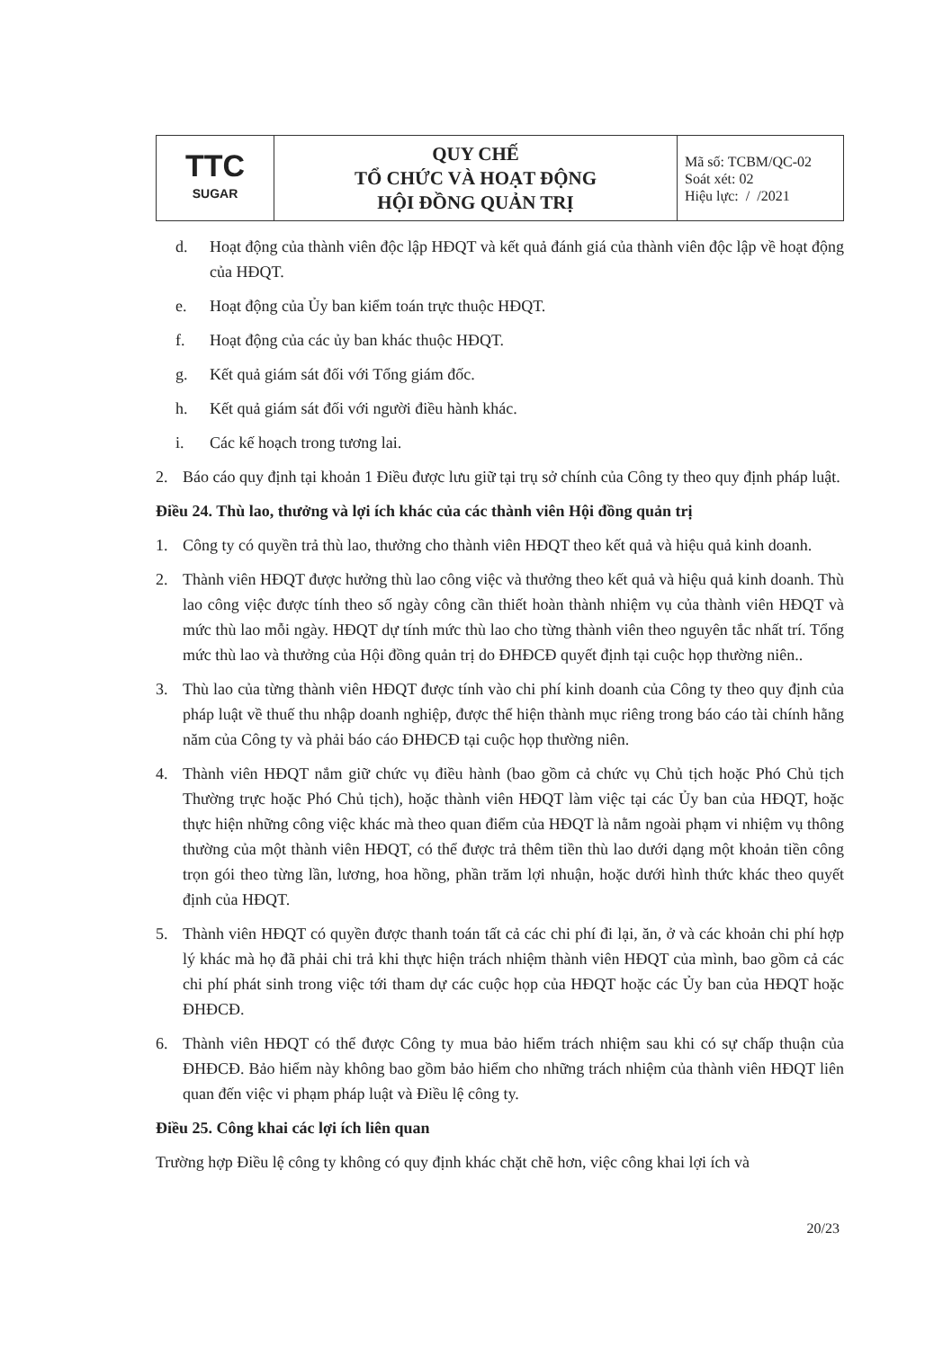| TTC SUGAR | QUY CHẾ TỔ CHỨC VÀ HOẠT ĐỘNG HỘI ĐỒNG QUẢN TRỊ | Mã số: TCBM/QC-02 Soát xét: 02 Hiệu lực: / /2021 |
d. Hoạt động của thành viên độc lập HĐQT và kết quả đánh giá của thành viên độc lập về hoạt động của HĐQT.
e. Hoạt động của Ủy ban kiểm toán trực thuộc HĐQT.
f. Hoạt động của các ủy ban khác thuộc HĐQT.
g. Kết quả giám sát đối với Tổng giám đốc.
h. Kết quả giám sát đối với người điều hành khác.
i. Các kế hoạch trong tương lai.
2. Báo cáo quy định tại khoản 1 Điều được lưu giữ tại trụ sở chính của Công ty theo quy định pháp luật.
Điều 24. Thù lao, thưởng và lợi ích khác của các thành viên Hội đồng quản trị
1. Công ty có quyền trả thù lao, thưởng cho thành viên HĐQT theo kết quả và hiệu quả kinh doanh.
2. Thành viên HĐQT được hưởng thù lao công việc và thưởng theo kết quả và hiệu quả kinh doanh. Thù lao công việc được tính theo số ngày công cần thiết hoàn thành nhiệm vụ của thành viên HĐQT và mức thù lao mỗi ngày. HĐQT dự tính mức thù lao cho từng thành viên theo nguyên tắc nhất trí. Tổng mức thù lao và thưởng của Hội đồng quản trị do ĐHĐCĐ quyết định tại cuộc họp thường niên..
3. Thù lao của từng thành viên HĐQT được tính vào chi phí kinh doanh của Công ty theo quy định của pháp luật về thuế thu nhập doanh nghiệp, được thể hiện thành mục riêng trong báo cáo tài chính hằng năm của Công ty và phải báo cáo ĐHĐCĐ tại cuộc họp thường niên.
4. Thành viên HĐQT nắm giữ chức vụ điều hành (bao gồm cả chức vụ Chủ tịch hoặc Phó Chủ tịch Thường trực hoặc Phó Chủ tịch), hoặc thành viên HĐQT làm việc tại các Ủy ban của HĐQT, hoặc thực hiện những công việc khác mà theo quan điểm của HĐQT là nằm ngoài phạm vi nhiệm vụ thông thường của một thành viên HĐQT, có thể được trả thêm tiền thù lao dưới dạng một khoản tiền công trọn gói theo từng lần, lương, hoa hồng, phần trăm lợi nhuận, hoặc dưới hình thức khác theo quyết định của HĐQT.
5. Thành viên HĐQT có quyền được thanh toán tất cả các chi phí đi lại, ăn, ở và các khoản chi phí hợp lý khác mà họ đã phải chi trả khi thực hiện trách nhiệm thành viên HĐQT của mình, bao gồm cả các chi phí phát sinh trong việc tới tham dự các cuộc họp của HĐQT hoặc các Ủy ban của HĐQT hoặc ĐHĐCĐ.
6. Thành viên HĐQT có thể được Công ty mua bảo hiểm trách nhiệm sau khi có sự chấp thuận của ĐHĐCĐ. Bảo hiểm này không bao gồm bảo hiểm cho những trách nhiệm của thành viên HĐQT liên quan đến việc vi phạm pháp luật và Điều lệ công ty.
Điều 25. Công khai các lợi ích liên quan
Trường hợp Điều lệ công ty không có quy định khác chặt chẽ hơn, việc công khai lợi ích và
20/23